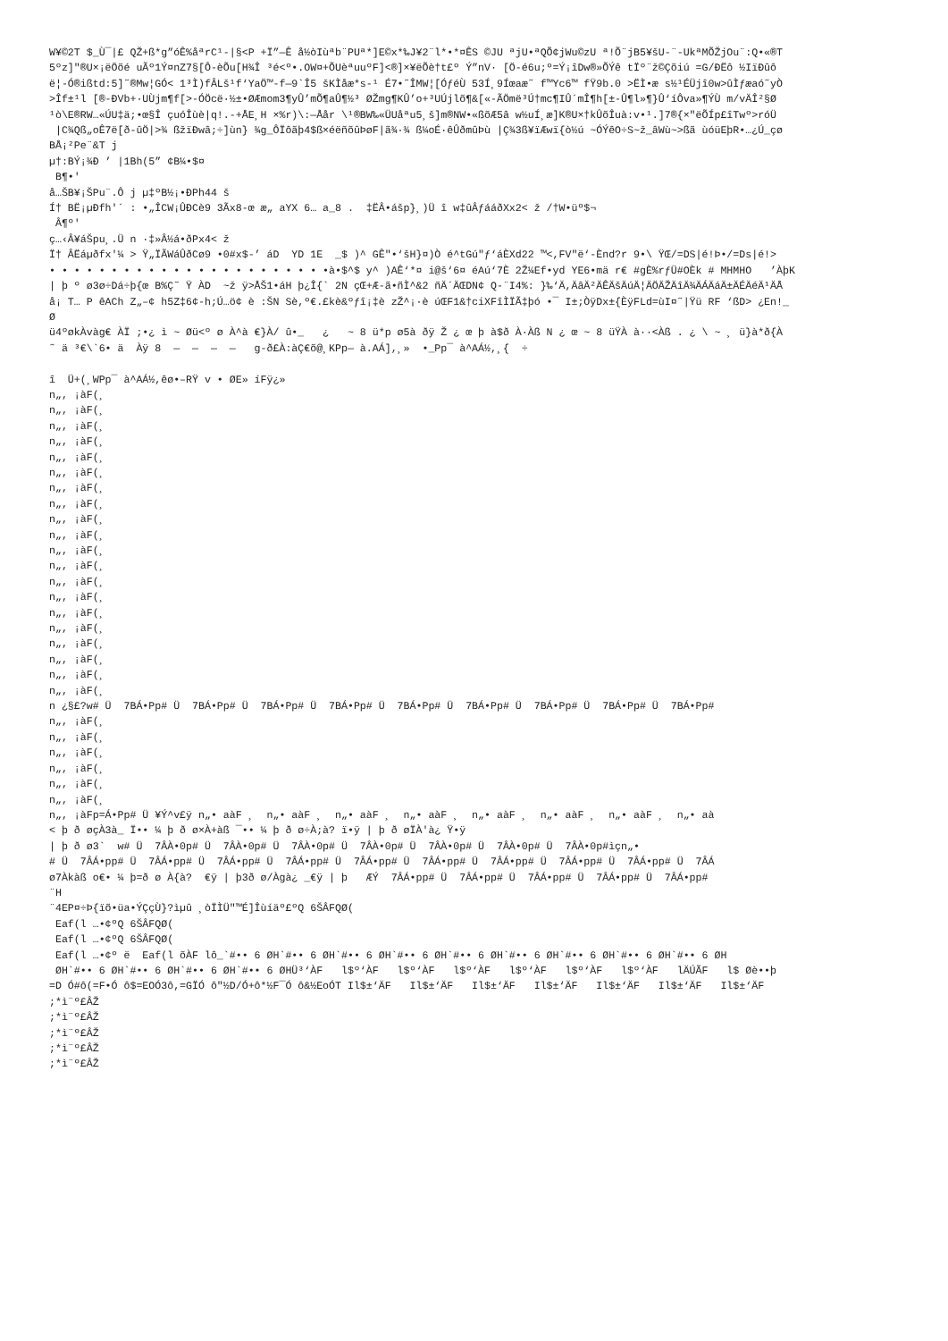W¥©2T $_Ù¯|£ QŽ+ß*g”óÊ%åªrC¹-|§<P +Ï”—Ê å½òIùªb¨PUª*]E©x*‰J¥2¨l*•*¤ÊS ©JU ªjU•ªQÕ¢jWu©zU ª!Õ¨jB5¥šU-¨-UkªMÕŽjOu¨:Q•«®T
5ºz]"®U×¡ëÖõé uÃº1Ý¤nZ7§[Ô-èÕu[H¾Î ³é<º•.OW¤+ÕUèªuuºF]<®]×¥ëÕè†t£º Ý”nV· [Ö-é6u;º=Ý¡îDw®»ÕÝê tÏº¨ž©Çõiú =G/ÐËô ½IïÐûô
ë¦-Ó®ißtd:5]˜®Mw¦GÓ< 1³Ì)fÂLš¹f‘YaÖ™-f—9`Î5 šKÌåæ*s-¹ É7•˜ÎMW¦[ÓƒéÙ 53Í¸9Íœaæ˜ f™Yc6™ fŸ9b.0 >ËÌ•æ s½¹ÉÜjî0w>ûÌƒæaó˜yÒ
>Îf±¹l [®-ÐVb+·UÙjm¶f[>-ÓÖcë·½±•ØÆmom3¶yÛ’mÕ¶aÛ¶½³ ØŽmg¶KÛ’o+³UÚjlõ¶&[«-ÃÖmë³Ú†mc¶IÛ´mÎ¶h[±-Û¶l»¶}Û‘íÔva»¶ÝÙ m/vÄÎ²§Ø
¹ò\E®RW…«ÚU‡ä;•œ§Î çuóÎùè|q!.-+ÅE¸H ×%r)\:—Åår \¹®BW‰«ÜUåªu5¸š]m®NW•«ßõÆ5â w½uÍ¸æ]K®U×†kÛõÎuà:v•¹.]7®{×"ëÕÍp£îTwº>róÜ
 |C¾Qß„oÊ7ë[ð-ûÖ|>¾ ßžïÐwâ;÷]ùn} ¾g_ÔÏôãþ4$ß×éëñõûÞøF|ã¾·¾ ß¼oÉ·êÛðmûÞù |Ç¾3ß¥ïÆwï{ò½ú ~ÓÝêO÷S~ž_âWù~>ßã ùóüEþR•…¿Ú_çø
BÅ¡²Pe¨&T j
µ†:BÝ¡¾Ð ’ |1Bh(5” ¢B¼•$¤
 B¶•'
å…ŠB¥¡ŠPu¨.Ô j µ‡ºB½¡•ÐPh44 š
Í† BË¡µÐfh'´ : •„ÎCW¡ÛÐCè9 3Ãx8-œ æ„ aYX 6… a_8 .  ‡ËÂ•ášp}¸)Ü î w‡ûÂƒááðXx2< ž /†W•üº$¬
 Â¶º'
ç…‹Â¥áŠpu¸.Ü n ·‡»Â½á•ðPx4< ž
Ï† ÂËáµðfx'¼ > Ÿ„ÏÃWáÛðCø9 •0#x$-’ áD  YD 1E  _$ )^ GÊ"•‘šH}¤)Ò é^tGú"ƒ‘áÈXd22 ™<,FV"ë‘-Ènd?r 9•\ ŸŒ/=DS|é!Þ•/=Ds|é!>
• • • • • • • • • • • • • • • • • • • • • • •à•$^$ y^ )AÊ‘*¤ i@š‘6¤ éAú‘7È 2Ž¼Ef•yd YE6•mä r€ #gÈ%rƒÜ#OÈk # MHMHO   ’ÀþK
| þ º ø3ø÷Dá÷þ{œ B%Ç˜ Ÿ ÀD  ~ž ÿ>ÅŠ1•áH þ¿Î{` 2N çŒ+Æ-ã•ñÌ^&2 ñÄ´ÄŒDN¢ Q-¨I4%: }‰‘Ä,ÄâÄ²ÄÊÄšÄúÄ¦ÄÖÄŽÄîÄ¾ÄÁÄáÄ±ÄÉÄéÄ¹ÄÅ
å¡ T… P êACh Z„–¢ h5Z‡6¢-h;Ú…ö¢ è :ŠN Sè,º€.£kè&ºƒî¡‡è zŽ^¡·è úŒF1&†ciXFîÌÏÃ‡þó •¯ I±;ÒÿDx±{ÈÿFLd=ùI¤˜|Ÿü RF ‘ßD> ¿En!_
Ø
ü4ºøkÀvàg€ ÀÏ ;•¿ ì ~ Øü<º ø À^à €}À/ û•_   ¿   ~ 8 ü*p ø5à ðÿ Ž ¿ œ þ à$ð À·Àß N ¿ œ ~ 8 üŸÀ à··<Àß . ¿ \ ~ ¸ ü}à*ð{À
˜ ä ³€\`6• ä  Àÿ 8  —  —  —  —   g-ð£À:àÇ€õ@¸KPp— à.AÁ],¸»  •_Pp¯ à^AÁ½,¸{  ÷

î  Ü+(¸WPp¯ à^AÁ½,êø•–RŸ v • ØE» íFÿ¿»
n„, ¡àF(¸
n„, ¡àF(¸
n„, ¡àF(¸
n„, ¡àF(¸
n„, ¡àF(¸
n„, ¡àF(¸
n„, ¡àF(¸
n„, ¡àF(¸
n„, ¡àF(¸
n„, ¡àF(¸
n„, ¡àF(¸
n„, ¡àF(¸
n„, ¡àF(¸
n„, ¡àF(¸
n„, ¡àF(¸
n„, ¡àF(¸
n„, ¡àF(¸
n„, ¡àF(¸
n„, ¡àF(¸
n„, ¡àF(¸
n ¿§£?w# Ü  7BÁ•Pp# Ü  7BÁ•Pp# Ü  7BÁ•Pp# Ü  7BÁ•Pp# Ü  7BÁ•Pp# Ü  7BÁ•Pp# Ü  7BÁ•Pp# Ü  7BÁ•Pp# Ü  7BÁ•Pp#
n„, ¡àF(¸
n„, ¡àF(¸
n„, ¡àF(¸
n„, ¡àF(¸
n„, ¡àF(¸
n„, ¡àF(¸
n„, ¡àFp=Á•Pp# Ü ¥Ý^v£ÿ n„• aàF ¸  n„• aàF ¸  n„• aàF ¸  n„• aàF ¸  n„• aàF ¸  n„• aàF ¸  n„• aàF ¸  n„• aà
< þ ð øçÀ3à_ Ï•• ¼ þ ð ø×À+àß ¯•• ¼ þ ð ø÷À;à? ï•ÿ | þ ð øÏÀ'à¿ Ÿ•ÿ
| þ ð ø3`  w# Ü  7ÂÀ•0p# Ü  7ÂÀ•0p# Ü  7ÂÀ•0p# Ü  7ÂÀ•0p# Ü  7ÂÀ•0p# Ü  7ÂÀ•0p# Ü  7ÂÀ•0p#ìçn„•
# Ü  7ÂÁ•pp# Ü  7ÂÁ•pp# Ü  7ÂÁ•pp# Ü  7ÂÁ•pp# Ü  7ÂÁ•pp# Ü  7ÂÁ•pp# Ü  7ÂÁ•pp# Ü  7ÂÁ•pp# Ü  7ÂÁ•pp# Ü  7ÂÁ
ø7Àkàß o€• ¼ þ=ð ø À{à?  €ÿ | þ3ð ø/Àgà¿ _€ÿ | þ   ÆÝ  7ÂÁ•pp# Ü  7ÂÁ•pp# Ü  7ÂÁ•pp# Ü  7ÂÁ•pp# Ü  7ÂÁ•pp#
¨H
¨4EP¤÷Þ{ïõ•üa•ÝÇçÙ}?ìµû ¸òÏÌÜ"™É]Îùíäº£ºQ 6ŠÂFQØ(
 Eaf(l …•¢ºQ 6ŠÂFQØ(
 Eaf(l …•¢ºQ 6ŠÂFQØ(
 Eaf(l …•¢º ë  Eaf(l õÀF lô_`#•• 6 ØH`#•• 6 ØH`#•• 6 ØH`#•• 6 ØH`#•• 6 ØH`#•• 6 ØH`#•• 6 ØH`#•• 6 ØH`#•• 6 ØH
 ØH`#•• 6 ØH`#•• 6 ØH`#•• 6 ØH`#•• 6 ØHÜ³‘ÀF   l$º‘ÀF   l$º‘ÀF   l$º‘ÀF   l$º‘ÀF   l$º‘ÀF   l$º‘ÀF   lÄÚÃF   l$ Øè••þ
=D Ó#ô(=F•Ó ô$=EOÓ3ô,=GÏÓ ô"½D/Ó+ô*½F¯Ó ô&½EoÓT Il$±‘ÄF   Il$±‘ÄF   Il$±‘ÄF   Il$±‘ÄF   Il$±‘ÄF   Il$±‘ÄF   Il$±‘ÄF
;*ì¨º£ÂŽ
;*ì¨º£ÂŽ
;*ì¨º£ÂŽ
;*ì¨º£ÂŽ
;*ì¨º£ÂŽ